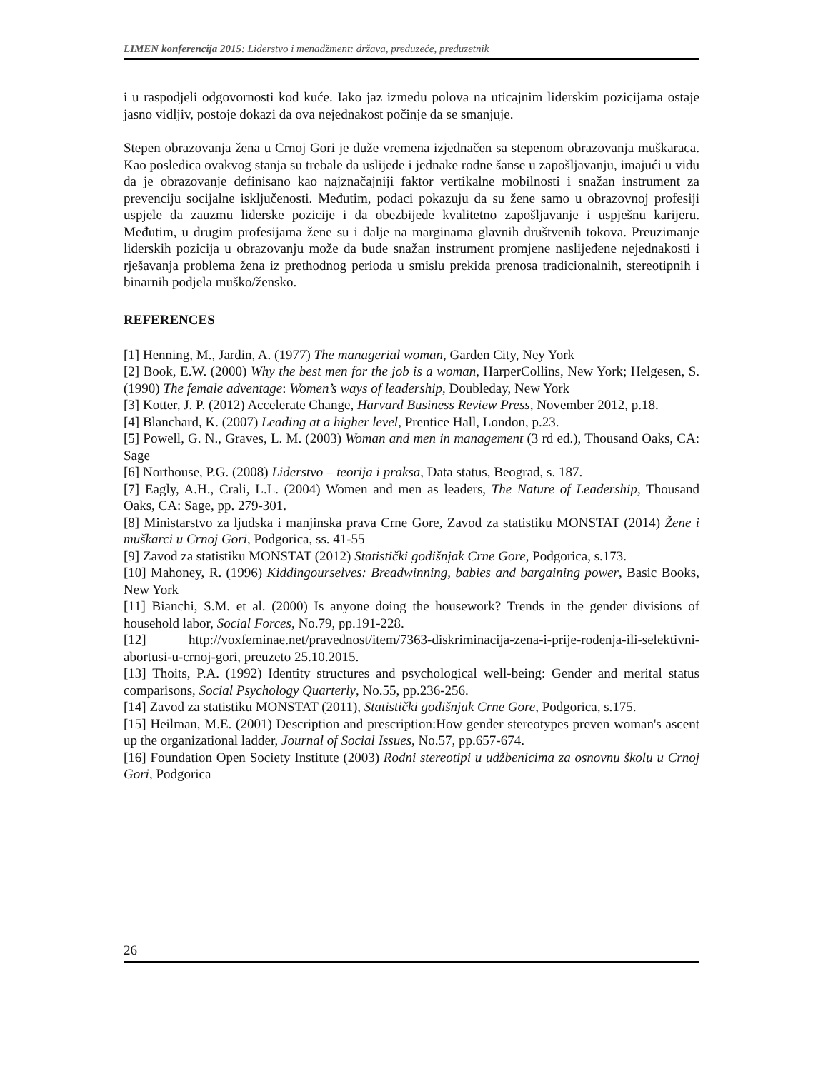LIMEN konferencija 2015: Liderstvo i menadžment: država, preduzeće, preduzetnik
i u raspodjeli odgovornosti kod kuće. Iako jaz između polova na uticajnim liderskim pozicijama ostaje jasno vidljiv, postoje dokazi da ova nejednakost počinje da se smanjuje.
Stepen obrazovanja žena u Crnoj Gori je duže vremena izjednačen sa stepenom obrazovanja muškaraca. Kao posledica ovakvog stanja su trebale da uslijede i jednake rodne šanse u zapošljavanju, imajući u vidu da je obrazovanje definisano kao najznačajniji faktor vertikalne mobilnosti i snažan instrument za prevenciju socijalne isključenosti. Međutim, podaci pokazuju da su žene samo u obrazovnoj profesiji uspjele da zauzmu liderske pozicije i da obezbijede kvalitetno zapošljavanje i uspješnu karijeru. Međutim, u drugim profesijama žene su i dalje na marginama glavnih društvenih tokova. Preuzimanje liderskih pozicija u obrazovanju može da bude snažan instrument promjene naslijeđene nejednakosti i rješavanja problema žena iz prethodnog perioda u smislu prekida prenosa tradicionalnih, stereotipnih i binarnih podjela muško/žensko.
REFERENCES
[1] Henning, M., Jardin, A. (1977) The managerial woman, Garden City, Ney York
[2] Book, E.W. (2000) Why the best men for the job is a woman, HarperCollins, New York; Helgesen, S. (1990) The female adventage: Women’s ways of leadership, Doubleday, New York
[3] Kotter, J. P. (2012) Accelerate Change, Harvard Business Review Press, November 2012, p.18.
[4] Blanchard, K. (2007) Leading at a higher level, Prentice Hall, London, p.23.
[5] Powell, G. N., Graves, L. M. (2003) Woman and men in management (3 rd ed.), Thousand Oaks, CA: Sage
[6] Northouse, P.G. (2008) Liderstvo – teorija i praksa, Data status, Beograd, s. 187.
[7] Eagly, A.H., Crali, L.L. (2004) Women and men as leaders, The Nature of Leadership, Thousand Oaks, CA: Sage, pp. 279-301.
[8] Ministarstvo za ljudska i manjinska prava Crne Gore, Zavod za statistiku MONSTAT (2014) Žene i muškarci u Crnoj Gori, Podgorica, ss. 41-55
[9] Zavod za statistiku MONSTAT (2012) Statistički godišnjak Crne Gore, Podgorica, s.173.
[10] Mahoney, R. (1996) Kiddingourselves: Breadwinning, babies and bargaining power, Basic Books, New York
[11] Bianchi, S.M. et al. (2000) Is anyone doing the housework? Trends in the gender divisions of household labor, Social Forces, No.79, pp.191-228.
[12] http://voxfeminae.net/pravednost/item/7363-diskriminacija-zena-i-prije-rodenja-ili-selektivni-abortusi-u-crnoj-gori, preuzeto 25.10.2015.
[13] Thoits, P.A. (1992) Identity structures and psychological well-being: Gender and merital status comparisons, Social Psychology Quarterly, No.55, pp.236-256.
[14] Zavod za statistiku MONSTAT (2011), Statistički godišnjak Crne Gore, Podgorica, s.175.
[15] Heilman, M.E. (2001) Description and prescription:How gender stereotypes preven woman's ascent up the organizational ladder, Journal of Social Issues, No.57, pp.657-674.
[16] Foundation Open Society Institute (2003) Rodni stereotipi u udžbenicima za osnovnu školu u Crnoj Gori, Podgorica
26